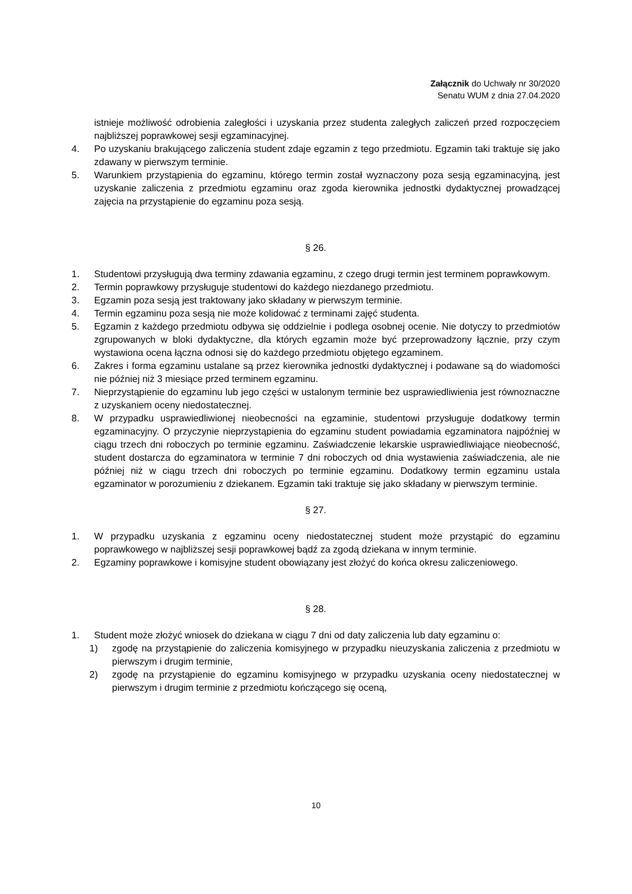Załącznik do Uchwały nr 30/2020
Senatu WUM z dnia 27.04.2020
istnieje możliwość odrobienia zaległości i uzyskania przez studenta zaległych zaliczeń przed rozpoczęciem najbliższej poprawkowej sesji egzaminacyjnej.
4. Po uzyskaniu brakującego zaliczenia student zdaje egzamin z tego przedmiotu. Egzamin taki traktuje się jako zdawany w pierwszym terminie.
5. Warunkiem przystąpienia do egzaminu, którego termin został wyznaczony poza sesją egzaminacyjną, jest uzyskanie zaliczenia z przedmiotu egzaminu oraz zgoda kierownika jednostki dydaktycznej prowadzącej zajęcia na przystąpienie do egzaminu poza sesją.
§ 26.
1. Studentowi przysługują dwa terminy zdawania egzaminu, z czego drugi termin jest terminem poprawkowym.
2. Termin poprawkowy przysługuje studentowi do każdego niezdanego przedmiotu.
3. Egzamin poza sesją jest traktowany jako składany w pierwszym terminie.
4. Termin egzaminu poza sesją nie może kolidować z terminami zajęć studenta.
5. Egzamin z każdego przedmiotu odbywa się oddzielnie i podlega osobnej ocenie. Nie dotyczy to przedmiotów zgrupowanych w bloki dydaktyczne, dla których egzamin może być przeprowadzony łącznie, przy czym wystawiona ocena łączna odnosi się do każdego przedmiotu objętego egzaminem.
6. Zakres i forma egzaminu ustalane są przez kierownika jednostki dydaktycznej i podawane są do wiadomości nie później niż 3 miesiące przed terminem egzaminu.
7. Nieprzystąpienie do egzaminu lub jego części w ustalonym terminie bez usprawiedliwienia jest równoznaczne z uzyskaniem oceny niedostatecznej.
8. W przypadku usprawiedliwionej nieobecności na egzaminie, studentowi przysługuje dodatkowy termin egzaminacyjny. O przyczynie nieprzystąpienia do egzaminu student powiadamia egzaminatora najpóźniej w ciągu trzech dni roboczych po terminie egzaminu. Zaświadczenie lekarskie usprawiedliwiające nieobecność, student dostarcza do egzaminatora w terminie 7 dni roboczych od dnia wystawienia zaświadczenia, ale nie później niż w ciągu trzech dni roboczych po terminie egzaminu. Dodatkowy termin egzaminu ustala egzaminator w porozumieniu z dziekanem. Egzamin taki traktuje się jako składany w pierwszym terminie.
§ 27.
1. W przypadku uzyskania z egzaminu oceny niedostatecznej student może przystąpić do egzaminu poprawkowego w najbliższej sesji poprawkowej bądź za zgodą dziekana w innym terminie.
2. Egzaminy poprawkowe i komisyjne student obowiązany jest złożyć do końca okresu zaliczeniowego.
§ 28.
1. Student może złożyć wniosek do dziekana w ciągu 7 dni od daty zaliczenia lub daty egzaminu o:
1) zgodę na przystąpienie do zaliczenia komisyjnego w przypadku nieuzyskania zaliczenia z przedmiotu w pierwszym i drugim terminie,
2) zgodę na przystąpienie do egzaminu komisyjnego w przypadku uzyskania oceny niedostatecznej w pierwszym i drugim terminie z przedmiotu kończącego się oceną,
10